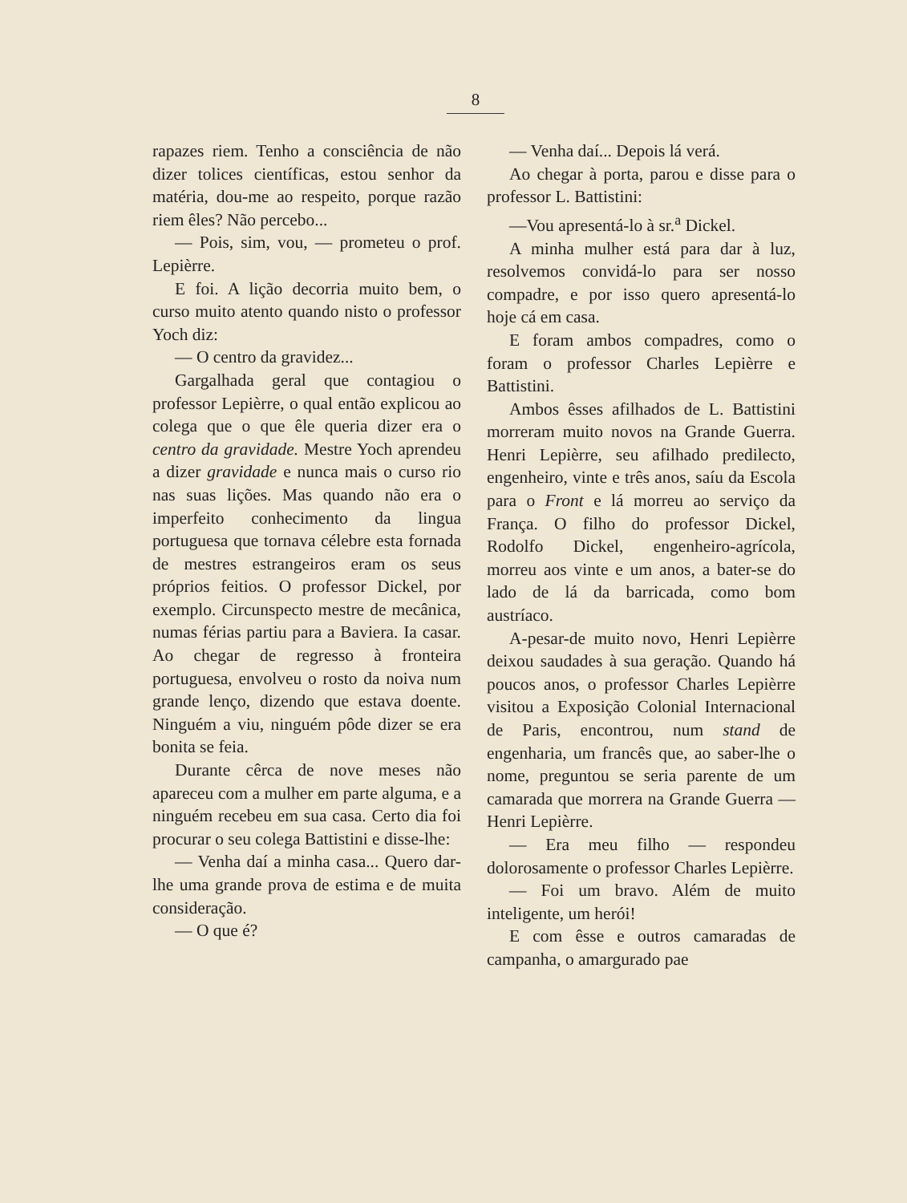8
rapazes riem. Tenho a consciência de não dizer tolices científicas, estou senhor da matéria, dou-me ao respeito, porque razão riem êles? Não percebo...
— Pois, sim, vou, — prometeu o prof. Lepièrre.
E foi. A lição decorria muito bem, o curso muito atento quando nisto o professor Yoch diz:
— O centro da gravidez...
Gargalhada geral que contagiou o professor Lepièrre, o qual então explicou ao colega que o que êle queria dizer era o centro da gravidade. Mestre Yoch aprendeu a dizer gravidade e nunca mais o curso rio nas suas lições. Mas quando não era o imperfeito conhecimento da lingua portuguesa que tornava célebre esta fornada de mestres estrangeiros eram os seus próprios feitios. O professor Dickel, por exemplo. Circunspecto mestre de mecânica, numas férias partiu para a Baviera. Ia casar. Ao chegar de regresso à fronteira portuguesa, envolveu o rosto da noiva num grande lenço, dizendo que estava doente. Ninguém a viu, ninguém pôde dizer se era bonita se feia.
Durante cêrca de nove meses não apareceu com a mulher em parte alguma, e a ninguém recebeu em sua casa. Certo dia foi procurar o seu colega Battistini e disse-lhe:
— Venha daí a minha casa... Quero dar-lhe uma grande prova de estima e de muita consideração.
— O que é?
— Venha daí... Depois lá verá.
Ao chegar à porta, parou e disse para o professor L. Battistini:
—Vou apresentá-lo à sr.<sup>a</sup> Dickel.
A minha mulher está para dar à luz, resolvemos convidá-lo para ser nosso compadre, e por isso quero apresentá-lo hoje cá em casa.
E foram ambos compadres, como o foram o professor Charles Lepièrre e Battistini.
Ambos êsses afilhados de L. Battistini morreram muito novos na Grande Guerra. Henri Lepièrre, seu afilhado predilecto, engenheiro, vinte e três anos, saíu da Escola para o Front e lá morreu ao serviço da França. O filho do professor Dickel, Rodolfo Dickel, engenheiro-agrícola, morreu aos vinte e um anos, a bater-se do lado de lá da barricada, como bom austríaco.
A-pesar-de muito novo, Henri Lepièrre deixou saudades à sua geração. Quando há poucos anos, o professor Charles Lepièrre visitou a Exposição Colonial Internacional de Paris, encontrou, num stand de engenharia, um francês que, ao saber-lhe o nome, preguntou se seria parente de um camarada que morrera na Grande Guerra — Henri Lepièrre.
— Era meu filho — respondeu dolorosamente o professor Charles Lepièrre.
— Foi um bravo. Além de muito inteligente, um herói!
E com êsse e outros camaradas de campanha, o amargurado pae